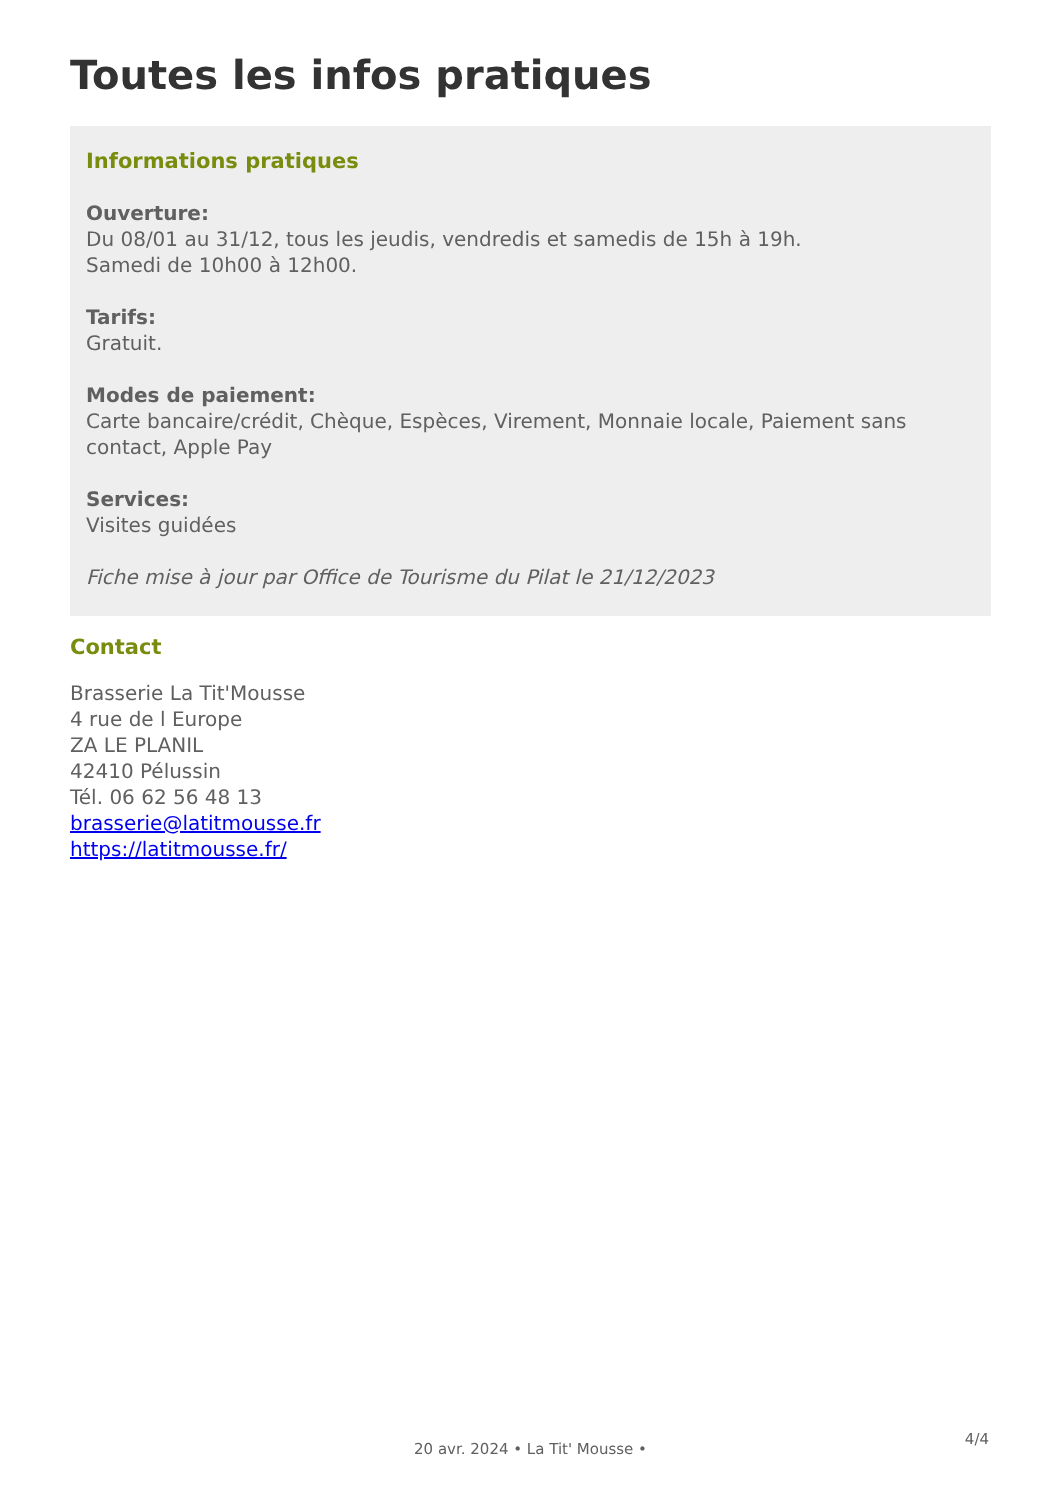Toutes les infos pratiques
Informations pratiques
Ouverture:
Du 08/01 au 31/12, tous les jeudis, vendredis et samedis de 15h à 19h.
Samedi de 10h00 à 12h00.
Tarifs:
Gratuit.
Modes de paiement:
Carte bancaire/crédit, Chèque, Espèces, Virement, Monnaie locale, Paiement sans contact, Apple Pay
Services:
Visites guidées
Fiche mise à jour par Office de Tourisme du Pilat le 21/12/2023
Contact
Brasserie La Tit'Mousse
4 rue de l Europe
ZA LE PLANIL
42410 Pélussin
Tél. 06 62 56 48 13
brasserie@latitmousse.fr
https://latitmousse.fr/
4/4
20 avr. 2024 • La Tit' Mousse •